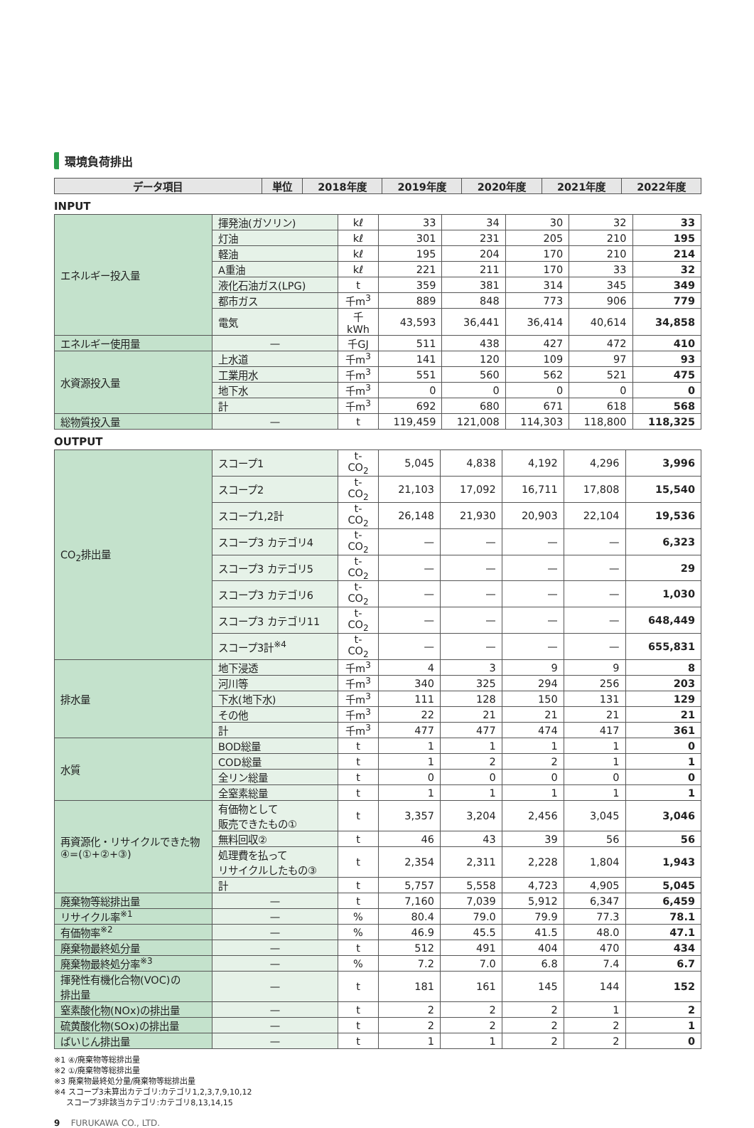環境負荷排出
| データ項目 | 単位 | 2018年度 | 2019年度 | 2020年度 | 2021年度 | 2022年度 |
| --- | --- | --- | --- | --- | --- | --- |
INPUT
| エネルギー投入量 | 揮発油(ガソリン) | kℓ | 33 | 34 | 30 | 32 | 33 |
| | 灯油 | kℓ | 301 | 231 | 205 | 210 | 195 |
| | 軽油 | kℓ | 195 | 204 | 170 | 210 | 214 |
| | A重油 | kℓ | 221 | 211 | 170 | 33 | 32 |
| | 液化石油ガス(LPG) | t | 359 | 381 | 314 | 345 | 349 |
| | 都市ガス | 千m<sup>3</sup> | 889 | 848 | 773 | 906 | 779 |
| | 電気 | 千kWh | 43,593 | 36,441 | 36,414 | 40,614 | 34,858 |
| エネルギー使用量 | — | 千GJ | 511 | 438 | 427 | 472 | 410 |
| 水資源投入量 | 上水道 | 千m<sup>3</sup> | 141 | 120 | 109 | 97 | 93 |
| | 工業用水 | 千m<sup>3</sup> | 551 | 560 | 562 | 521 | 475 |
| | 地下水 | 千m<sup>3</sup> | 0 | 0 | 0 | 0 | 0 |
| | 計 | 千m<sup>3</sup> | 692 | 680 | 671 | 618 | 568 |
| 総物質投入量 | — | t | 119,459 | 121,008 | 114,303 | 118,800 | 118,325 |
OUTPUT
| CO<sub>2</sub>排出量 | スコープ1 | t-CO<sub>2</sub> | 5,045 | 4,838 | 4,192 | 4,296 | 3,996 |
| | スコープ2 | t-CO<sub>2</sub> | 21,103 | 17,092 | 16,711 | 17,808 | 15,540 |
| | スコープ1,2計 | t-CO<sub>2</sub> | 26,148 | 21,930 | 20,903 | 22,104 | 19,536 |
| | スコープ3 カテゴリ4 | t-CO<sub>2</sub> | — | — | — | — | 6,323 |
| | スコープ3 カテゴリ5 | t-CO<sub>2</sub> | — | — | — | — | 29 |
| | スコープ3 カテゴリ6 | t-CO<sub>2</sub> | — | — | — | — | 1,030 |
| | スコープ3 カテゴリ11 | t-CO<sub>2</sub> | — | — | — | — | 648,449 |
| | スコープ3計<sup>※4</sup> | t-CO<sub>2</sub> | — | — | — | — | 655,831 |
| 排水量 | 地下浸透 | 千m<sup>3</sup> | 4 | 3 | 9 | 9 | 8 |
| | 河川等 | 千m<sup>3</sup> | 340 | 325 | 294 | 256 | 203 |
| | 下水(地下水) | 千m<sup>3</sup> | 111 | 128 | 150 | 131 | 129 |
| | その他 | 千m<sup>3</sup> | 22 | 21 | 21 | 21 | 21 |
| | 計 | 千m<sup>3</sup> | 477 | 477 | 474 | 417 | 361 |
| 水質 | BOD総量 | t | 1 | 1 | 1 | 1 | 0 |
| | COD総量 | t | 1 | 2 | 2 | 1 | 1 |
| | 全リン総量 | t | 0 | 0 | 0 | 0 | 0 |
| | 全窒素総量 | t | 1 | 1 | 1 | 1 | 1 |
| 再資源化・リサイクルできた物 ④=(①+②+③) | 有価物として 販売できたもの① | t | 3,357 | 3,204 | 2,456 | 3,045 | 3,046 |
| | 無料回収② | t | 46 | 43 | 39 | 56 | 56 |
| | 処理費を払って リサイクルしたもの③ | t | 2,354 | 2,311 | 2,228 | 1,804 | 1,943 |
| | 計 | t | 5,757 | 5,558 | 4,723 | 4,905 | 5,045 |
| 廃棄物等総排出量 | — | t | 7,160 | 7,039 | 5,912 | 6,347 | 6,459 |
| リサイクル率<sup>※1</sup> | — | % | 80.4 | 79.0 | 79.9 | 77.3 | 78.1 |
| 有価物率<sup>※2</sup> | — | % | 46.9 | 45.5 | 41.5 | 48.0 | 47.1 |
| 廃棄物最終処分量 | — | t | 512 | 491 | 404 | 470 | 434 |
| 廃棄物最終処分率<sup>※3</sup> | — | % | 7.2 | 7.0 | 6.8 | 7.4 | 6.7 |
| 揮発性有機化合物(VOC)の 排出量 | — | t | 181 | 161 | 145 | 144 | 152 |
| 窒素酸化物(NOx)の排出量 | — | t | 2 | 2 | 2 | 1 | 2 |
| 硫黄酸化物(SOx)の排出量 | — | t | 2 | 2 | 2 | 2 | 1 |
| ばいじん排出量 | — | t | 1 | 1 | 2 | 2 | 0 |
※1 ④/廃棄物等総排出量
※2 ①/廃棄物等総排出量
※3 廃棄物最終処分量/廃棄物等総排出量
※4 スコープ3未算出カテゴリ:カテゴリ1,2,3,7,9,10,12
スコープ3非該当カテゴリ:カテゴリ8,13,14,15
9 FURUKAWA CO., LTD.